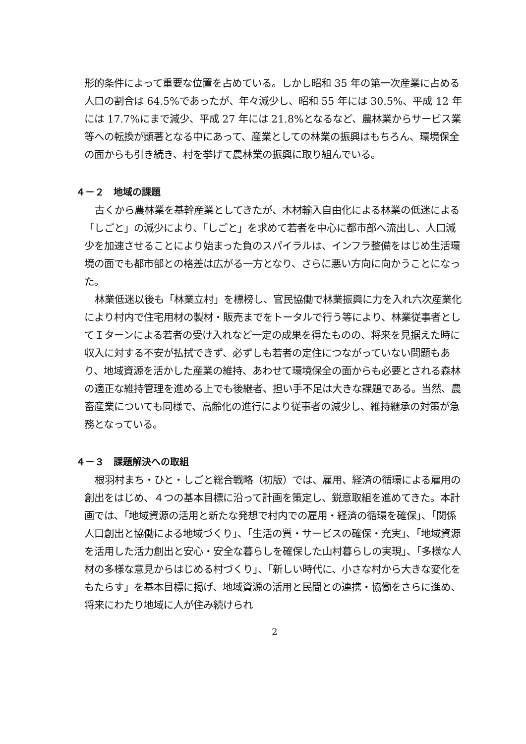形的条件によって重要な位置を占めている。しかし昭和 35 年の第一次産業に占める人口の割合は 64.5%であったが、年々減少し、昭和 55 年には 30.5%、平成 12 年には 17.7%にまで減少、平成 27 年には 21.8%となるなど、農林業からサービス業等への転換が顕著となる中にあって、産業としての林業の振興はもちろん、環境保全の面からも引き続き、村を挙げて農林業の振興に取り組んでいる。
４－２　地域の課題
古くから農林業を基幹産業としてきたが、木材輸入自由化による林業の低迷による「しごと」の減少により、「しごと」を求めて若者を中心に都市部へ流出し、人口減少を加速させることにより始まった負のスパイラルは、インフラ整備をはじめ生活環境の面でも都市部との格差は広がる一方となり、さらに悪い方向に向かうことになった。
林業低迷以後も「林業立村」を標榜し、官民協働で林業振興に力を入れ六次産業化により村内で住宅用材の製材・販売までをトータルで行う等により、林業従事者としてＩターンによる若者の受け入れなど一定の成果を得たものの、将来を見据えた時に収入に対する不安が払拭できず、必ずしも若者の定住につながっていない問題もあり、地域資源を活かした産業の維持、あわせて環境保全の面からも必要とされる森林の適正な維持管理を進める上でも後継者、担い手不足は大きな課題である。当然、農畜産業についても同様で、高齢化の進行により従事者の減少し、維持継承の対策が急務となっている。
４－３　課題解決への取組
根羽村まち・ひと・しごと総合戦略（初版）では、雇用、経済の循環による雇用の創出をはじめ、４つの基本目標に沿って計画を策定し、鋭意取組を進めてきた。本計画では、「地域資源の活用と新たな発想で村内での雇用・経済の循環を確保」、「関係人口創出と協働による地域づくり」、「生活の質・サービスの確保・充実」、「地域資源を活用した活力創出と安心・安全な暮らしを確保した山村暮らしの実現」、「多様な人材の多様な意見からはじめる村づくり」、「新しい時代に、小さな村から大きな変化をもたらす」を基本目標に掲げ、地域資源の活用と民間との連携・協働をさらに進め、将来にわたり地域に人が住み続けられ
2